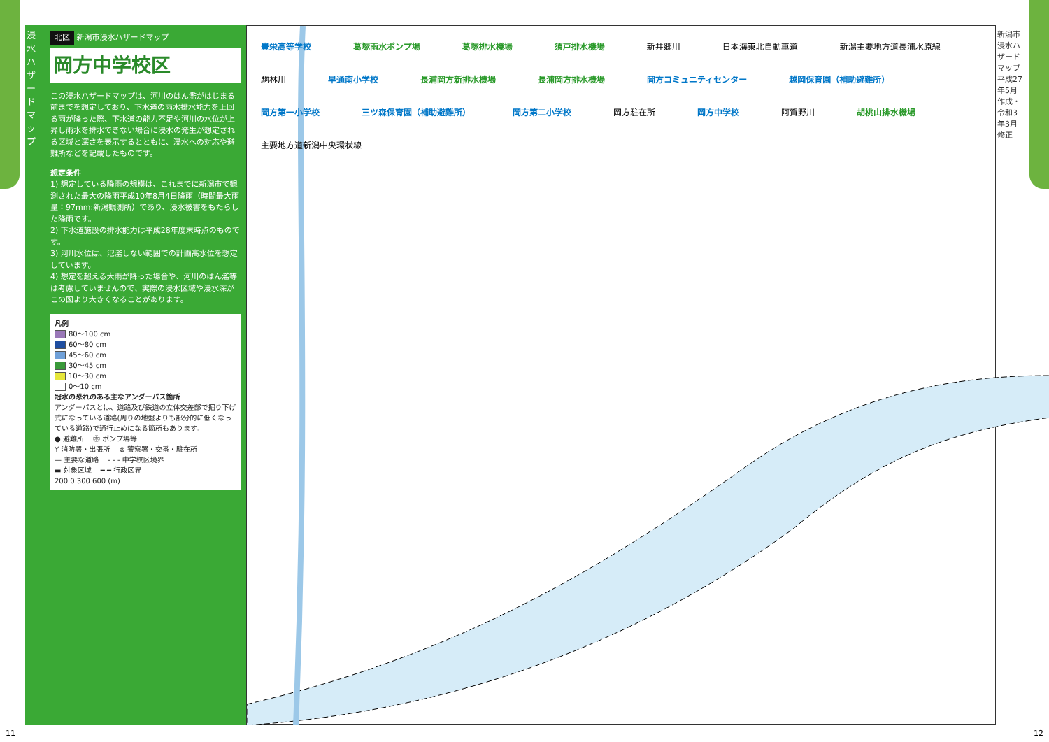浸水ハザードマップ
北区 新潟市浸水ハザードマップ
岡方中学校区
この浸水ハザードマップは、河川のはん濫がはじまる前までを想定しており、下水道の雨水排水能力を上回る雨が降った際、下水道の能力不足や河川の水位が上昇し雨水を排水できない場合に浸水の発生が想定される区域と深さを表示するとともに、浸水への対応や避難所などを記載したものです。
想定条件
1) 想定している降雨の規模は、これまでに新潟市で観測された最大の降雨平成10年8月4日降雨（時間最大雨量：97mm:新潟観測所）であり、浸水被害をもたらした降雨です。
2) 下水道施設の排水能力は平成28年度末時点のものです。
3) 河川水位は、氾濫しない範囲での計画高水位を想定しています。
4) 想定を超える大雨が降った場合や、河川のはん濫等は考慮していませんので、実際の浸水区域や浸水深がこの図より大きくなることがあります。
凡例
80〜100 cm
60〜80 cm
45〜60 cm
30〜45 cm
10〜30 cm
0〜10 cm
冠水の恐れのある主なアンダーパス箇所
アンダーパスとは、道路及び鉄道の立体交差部で掘り下げ式になっている道路(周りの地盤よりも部分的に低くなっている道路)で通行止めになる箇所もあります。
● 避難所 　㊍ ポンプ場等
Y 消防署・出張所 　⊗ 警察署・交番・駐在所
— 主要な道路 　- - - 中学校区境界
▬ 対象区域 　━ ━ 行政区界
200 0 300 600 (m)
豊栄高等学校 葛塚雨水ポンプ場 葛塚排水機場 須戸排水機場 新井郷川 日本海東北自動車道 新潟主要地方道長浦水原線 駒林川 早通南小学校 長浦岡方新排水機場 長浦岡方排水機場 岡方コミュニティセンター 越岡保育園（補助避難所） 岡方第一小学校 三ツ森保育園（補助避難所） 岡方第二小学校 岡方駐在所 岡方中学校 阿賀野川 胡桃山排水機場 主要地方道新潟中央環状線
新潟市浸水ハザードマップ　平成27年5月作成・令和3年3月修正
11 12